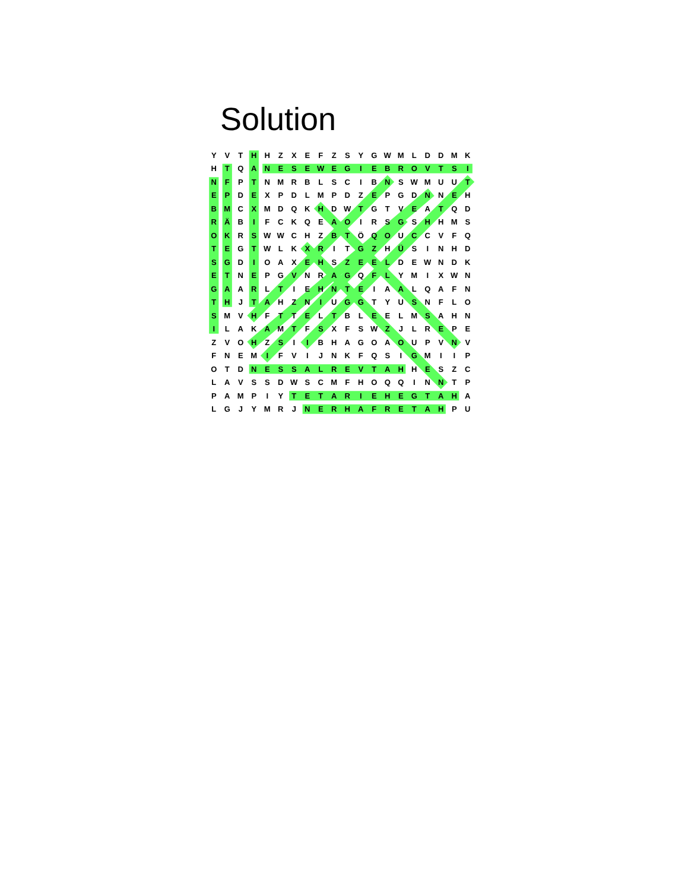Solution
| Y | V | T | H | H | Z | X | E | F | Z | S | Y | G | W | M | L | D | D | M | K |
| H | T | Q | A | N | E | S | E | W | E | G | I | E | B | R | O | V | T | S | I |
| N | F | P | T | N | M | R | B | L | S | C | I | B | N | S | W | M | U | U | T |
| E | P | D | E | X | P | D | L | M | P | D | Z | E | P | G | D | N | N | E | H |
| B | M | C | X | M | D | Q | K | H | D | W | T | G | T | V | E | A | T | Q | D |
| R | Ä | B | I | F | C | K | Q | E | A | O | I | R | S | G | S | H | H | M | S |
| O | K | R | S | W | W | C | H | Z | B | T | Ö | Q | O | U | C | C | V | F | Q |
| T | E | G | T | W | L | K | X | R | I | T | G | Z | H | Ü | S | I | N | H | D |
| S | G | D | I | O | A | X | E | H | S | Z | E | E | L | D | E | W | N | D | K |
| E | T | N | E | P | G | V | N | R | A | G | Q | F | L | Y | M | I | X | W | N |
| G | A | A | R | L | T | I | E | H | N | T | E | I | A | A | L | Q | A | F | N |
| T | H | J | T | A | H | Z | N | I | U | G | G | T | Y | U | S | N | F | L | O |
| S | M | V | H | F | T | T | E | L | T | B | L | E | E | L | M | S | A | H | N |
| I | L | A | K | A | M | T | F | S | X | F | S | W | Z | J | L | R | E | P | E |
| Z | V | O | H | Z | S | I | I | B | H | A | G | O | A | O | U | P | V | N | V |
| F | N | E | M | I | F | V | I | J | N | K | F | Q | S | I | G | M | I | I | P |
| O | T | D | N | E | S | S | A | L | R | E | V | T | A | H | H | E | S | Z | C |
| L | A | V | S | S | D | W | S | C | M | F | H | O | Q | Q | I | N | N | T | P |
| P | A | M | P | I | Y | T | E | T | A | R | I | E | H | E | G | T | A | H | A |
| L | G | J | Y | M | R | J | N | E | R | H | A | F | R | E | T | A | H | P | U |